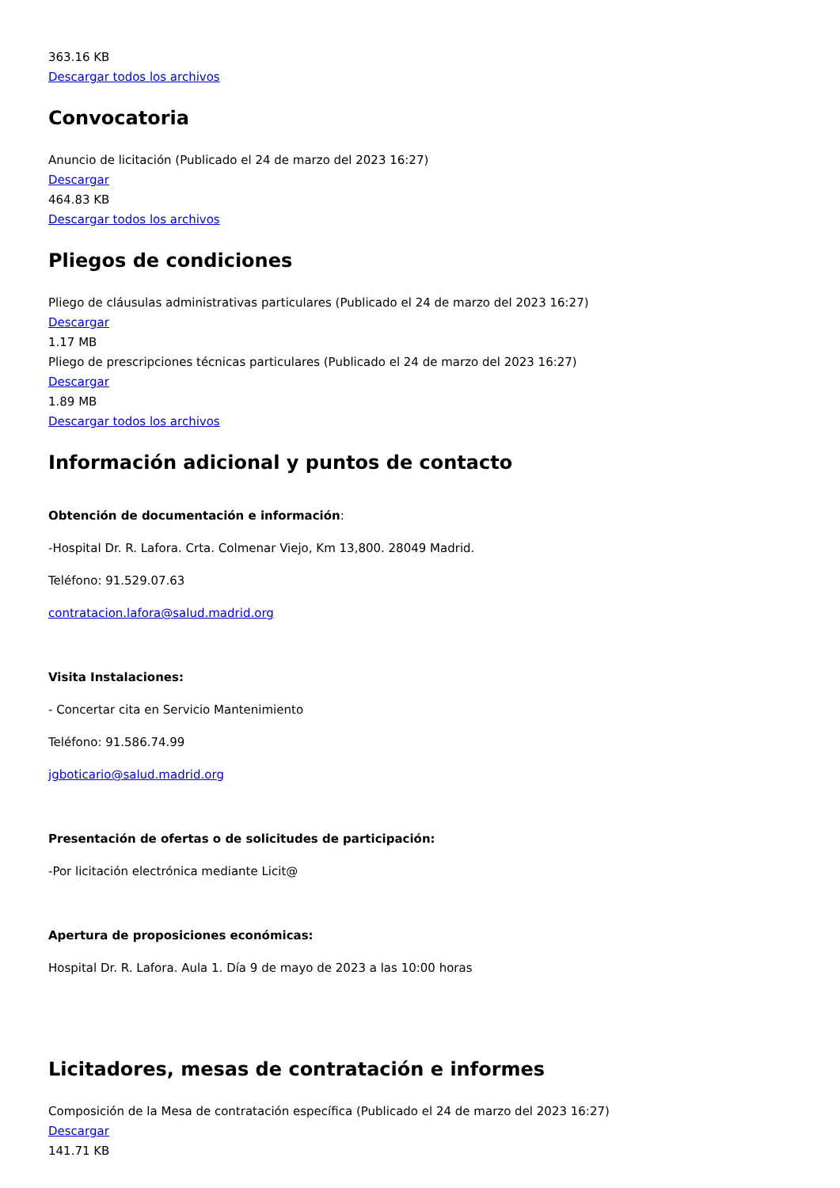363.16 KB
Descargar todos los archivos
Convocatoria
Anuncio de licitación (Publicado el 24 de marzo del 2023 16:27)
Descargar
464.83 KB
Descargar todos los archivos
Pliegos de condiciones
Pliego de cláusulas administrativas particulares (Publicado el 24 de marzo del 2023 16:27)
Descargar
1.17 MB
Pliego de prescripciones técnicas particulares (Publicado el 24 de marzo del 2023 16:27)
Descargar
1.89 MB
Descargar todos los archivos
Información adicional y puntos de contacto
Obtención de documentación e información:
-Hospital Dr. R. Lafora. Crta. Colmenar Viejo, Km 13,800. 28049 Madrid.
Teléfono: 91.529.07.63
contratacion.lafora@salud.madrid.org
Visita Instalaciones:
- Concertar cita en Servicio Mantenimiento
Teléfono: 91.586.74.99
jgboticario@salud.madrid.org
Presentación de ofertas o de solicitudes de participación:
-Por licitación electrónica mediante Licit@
Apertura de proposiciones económicas:
Hospital Dr. R. Lafora. Aula 1. Día 9 de mayo de 2023 a las 10:00 horas
Licitadores, mesas de contratación e informes
Composición de la Mesa de contratación específica (Publicado el 24 de marzo del 2023 16:27)
Descargar
141.71 KB